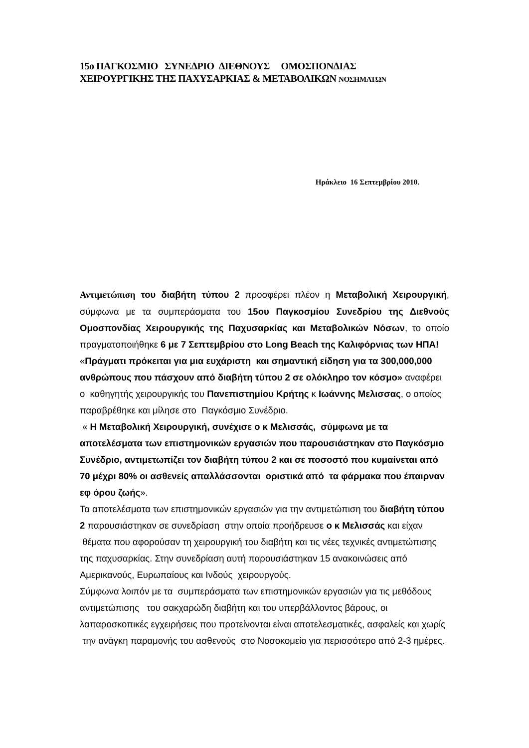15ο ΠΑΓΚΟΣΜΙΟ ΣΥΝΕΔΡΙΟ ΔΙΕΘΝΟΥΣ ΟΜΟΣΠΟΝΔΙΑΣ
ΧΕΙΡΟΥΡΓΙΚΗΣ ΤΗΣ ΠΑΧΥΣΑΡΚΙΑΣ & ΜΕΤΑΒΟΛΙΚΩΝ ΝΟΣΗΜΑΤΩΝ
Ηράκλειο 16 Σεπτεμβρίου 2010.
Αντιμετώπιση του διαβήτη τύπου 2 προσφέρει πλέον η Μεταβολική Χειρουργική, σύμφωνα με τα συμπεράσματα του 15ου Παγκοσμίου Συνεδρίου της Διεθνούς Ομοσπονδίας Χειρουργικής της Παχυσαρκίας και Μεταβολικών Νόσων, το οποίο πραγματοποιήθηκε 6 με 7 Σεπτεμβρίου στο Long Beach της Καλιφόρνιας των ΗΠΑ!
«Πράγματι πρόκειται για μια ευχάριστη και σημαντική είδηση για τα 300,000,000 ανθρώπους που πάσχουν από διαβήτη τύπου 2 σε ολόκληρο τον κόσμο» αναφέρει ο καθηγητής χειρουργικής του Πανεπιστημίου Κρήτης κ Ιωάννης Μελισσας, ο οποίος παραβρέθηκε και μίλησε στο Παγκόσμιο Συνέδριο.
« Η Μεταβολική Χειρουργική, συνέχισε ο κ Μελισσάς, σύμφωνα με τα αποτελέσματα των επιστημονικών εργασιών που παρουσιάστηκαν στο Παγκόσμιο Συνέδριο, αντιμετωπίζει τον διαβήτη τύπου 2 και σε ποσοστό που κυμαίνεται από 70 μέχρι 80% οι ασθενείς απαλλάσσονται οριστικά από τα φάρμακα που έπαιρναν εφ όρου ζωής».
Τα αποτελέσματα των επιστημονικών εργασιών για την αντιμετώπιση του διαβήτη τύπου 2 παρουσιάστηκαν σε συνεδρίαση στην οποία προήδρευσε ο κ Μελισσάς και είχαν θέματα που αφορούσαν τη χειρουργική του διαβήτη και τις νέες τεχνικές αντιμετώπισης της παχυσαρκίας. Στην συνεδρίαση αυτή παρουσιάστηκαν 15 ανακοινώσεις από Αμερικανούς, Ευρωπαίους και Ινδούς χειρουργούς.
Σύμφωνα λοιπόν με τα συμπεράσματα των επιστημονικών εργασιών για τις μεθόδους αντιμετώπισης του σακχαρώδη διαβήτη και του υπερβάλλοντος βάρους, οι λαπαροσκοπικές εγχειρήσεις που προτείνονται είναι αποτελεσματικές, ασφαλείς και χωρίς την ανάγκη παραμονής του ασθενούς στο Νοσοκομείο για περισσότερο από 2-3 ημέρες.